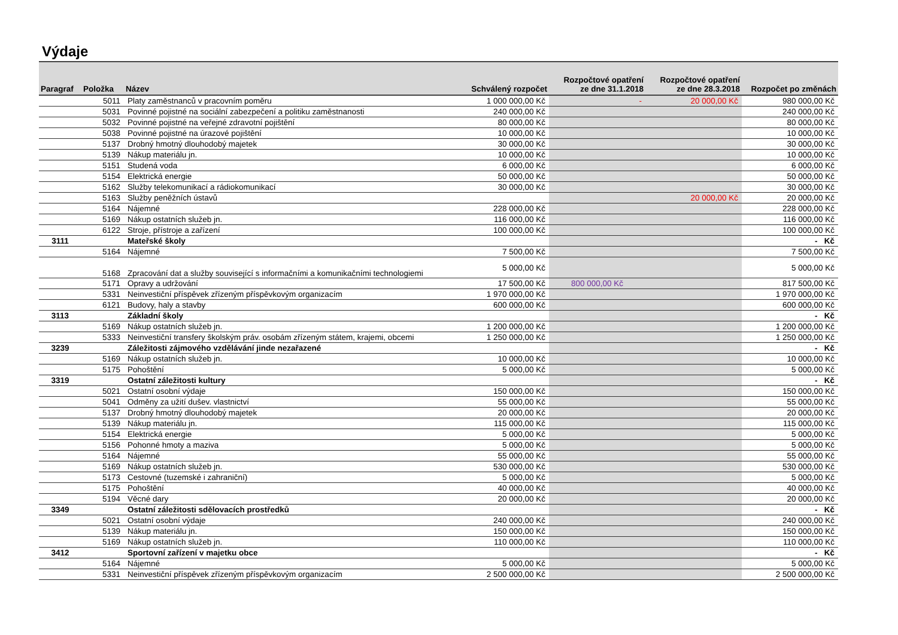Výdaje
| Paragraf | Položka | Název | Schválený rozpočet | Rozpočtové opatření ze dne 31.1.2018 | Rozpočtové opatření ze dne 28.3.2018 | Rozpočet po změnách |
| --- | --- | --- | --- | --- | --- | --- |
| | 5011 | Platy zaměstnanců v pracovním poměru | 1 000 000,00 Kč | - | 20 000,00 Kč | 980 000,00 Kč |
| | 5031 | Povinné pojistné na sociální zabezpečení a politiku zaměstnanosti | 240 000,00 Kč | | | 240 000,00 Kč |
| | 5032 | Povinné pojistné na veřejné zdravotní pojištění | 80 000,00 Kč | | | 80 000,00 Kč |
| | 5038 | Povinné pojistné na úrazové pojištění | 10 000,00 Kč | | | 10 000,00 Kč |
| | 5137 | Drobný hmotný dlouhodobý majetek | 30 000,00 Kč | | | 30 000,00 Kč |
| | 5139 | Nákup materiálu jn. | 10 000,00 Kč | | | 10 000,00 Kč |
| | 5151 | Studená voda | 6 000,00 Kč | | | 6 000,00 Kč |
| | 5154 | Elektrická energie | 50 000,00 Kč | | | 50 000,00 Kč |
| | 5162 | Služby telekomunikací a rádiokomunikací | 30 000,00 Kč | | | 30 000,00 Kč |
| | 5163 | Služby peněžních ústavů | | | 20 000,00 Kč | 20 000,00 Kč |
| | 5164 | Nájemné | 228 000,00 Kč | | | 228 000,00 Kč |
| | 5169 | Nákup ostatních služeb jn. | 116 000,00 Kč | | | 116 000,00 Kč |
| | 6122 | Stroje, přístroje a zařízení | 100 000,00 Kč | | | 100 000,00 Kč |
| 3111 | | Mateřské školy | | | | - Kč |
| | 5164 | Nájemné | 7 500,00 Kč | | | 7 500,00 Kč |
| | 5168 | Zpracování dat a služby související s informačními a komunikačními technologiemi | 5 000,00 Kč | | | 5 000,00 Kč |
| | 5171 | Opravy a udržování | 17 500,00 Kč | 800 000,00 Kč | | 817 500,00 Kč |
| | 5331 | Neinvestiční příspěvek zřízeným příspěvkovým organizacím | 1 970 000,00 Kč | | | 1 970 000,00 Kč |
| | 6121 | Budovy, haly a stavby | 600 000,00 Kč | | | 600 000,00 Kč |
| 3113 | | Základní školy | | | | - Kč |
| | 5169 | Nákup ostatních služeb jn. | 1 200 000,00 Kč | | | 1 200 000,00 Kč |
| | 5333 | Neinvestiční transfery školským práv. osobám zřízeným státem, krajemi, obcemi | 1 250 000,00 Kč | | | 1 250 000,00 Kč |
| 3239 | | Záležitosti zájmového vzdělávání jinde nezařazené | | | | - Kč |
| | 5169 | Nákup ostatních služeb jn. | 10 000,00 Kč | | | 10 000,00 Kč |
| | 5175 | Pohoštění | 5 000,00 Kč | | | 5 000,00 Kč |
| 3319 | | Ostatní záležitosti kultury | | | | - Kč |
| | 5021 | Ostatní osobní výdaje | 150 000,00 Kč | | | 150 000,00 Kč |
| | 5041 | Odměny za užití dušev. vlastnictví | 55 000,00 Kč | | | 55 000,00 Kč |
| | 5137 | Drobný hmotný dlouhodobý majetek | 20 000,00 Kč | | | 20 000,00 Kč |
| | 5139 | Nákup materiálu jn. | 115 000,00 Kč | | | 115 000,00 Kč |
| | 5154 | Elektrická energie | 5 000,00 Kč | | | 5 000,00 Kč |
| | 5156 | Pohonné hmoty a maziva | 5 000,00 Kč | | | 5 000,00 Kč |
| | 5164 | Nájemné | 55 000,00 Kč | | | 55 000,00 Kč |
| | 5169 | Nákup ostatních služeb jn. | 530 000,00 Kč | | | 530 000,00 Kč |
| | 5173 | Cestovné (tuzemské i zahraniční) | 5 000,00 Kč | | | 5 000,00 Kč |
| | 5175 | Pohoštění | 40 000,00 Kč | | | 40 000,00 Kč |
| | 5194 | Věcné dary | 20 000,00 Kč | | | 20 000,00 Kč |
| 3349 | | Ostatní záležitosti sdělovacích prostředků | | | | - Kč |
| | 5021 | Ostatní osobní výdaje | 240 000,00 Kč | | | 240 000,00 Kč |
| | 5139 | Nákup materiálu jn. | 150 000,00 Kč | | | 150 000,00 Kč |
| | 5169 | Nákup ostatních služeb jn. | 110 000,00 Kč | | | 110 000,00 Kč |
| 3412 | | Sportovní zařízení v majetku obce | | | | - Kč |
| | 5164 | Nájemné | 5 000,00 Kč | | | 5 000,00 Kč |
| | 5331 | Neinvestiční příspěvek zřízeným příspěvkovým organizacím | 2 500 000,00 Kč | | | 2 500 000,00 Kč |